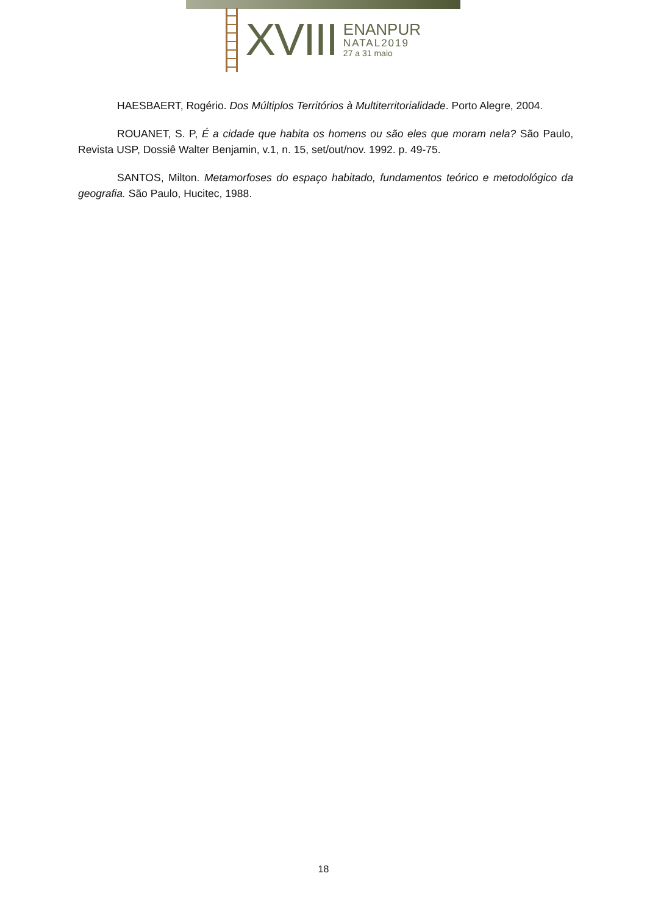XVIII
ENANPUR
NATAL2019
27 a 31 maio
HAESBAERT, Rogério. Dos Múltiplos Territórios à Multiterritorialidade. Porto Alegre, 2004.
ROUANET, S. P, É a cidade que habita os homens ou são eles que moram nela? São Paulo, Revista USP, Dossiê Walter Benjamin, v.1, n. 15, set/out/nov. 1992. p. 49-75.
SANTOS, Milton. Metamorfoses do espaço habitado, fundamentos teórico e metodológico da geografia. São Paulo, Hucitec, 1988.
18